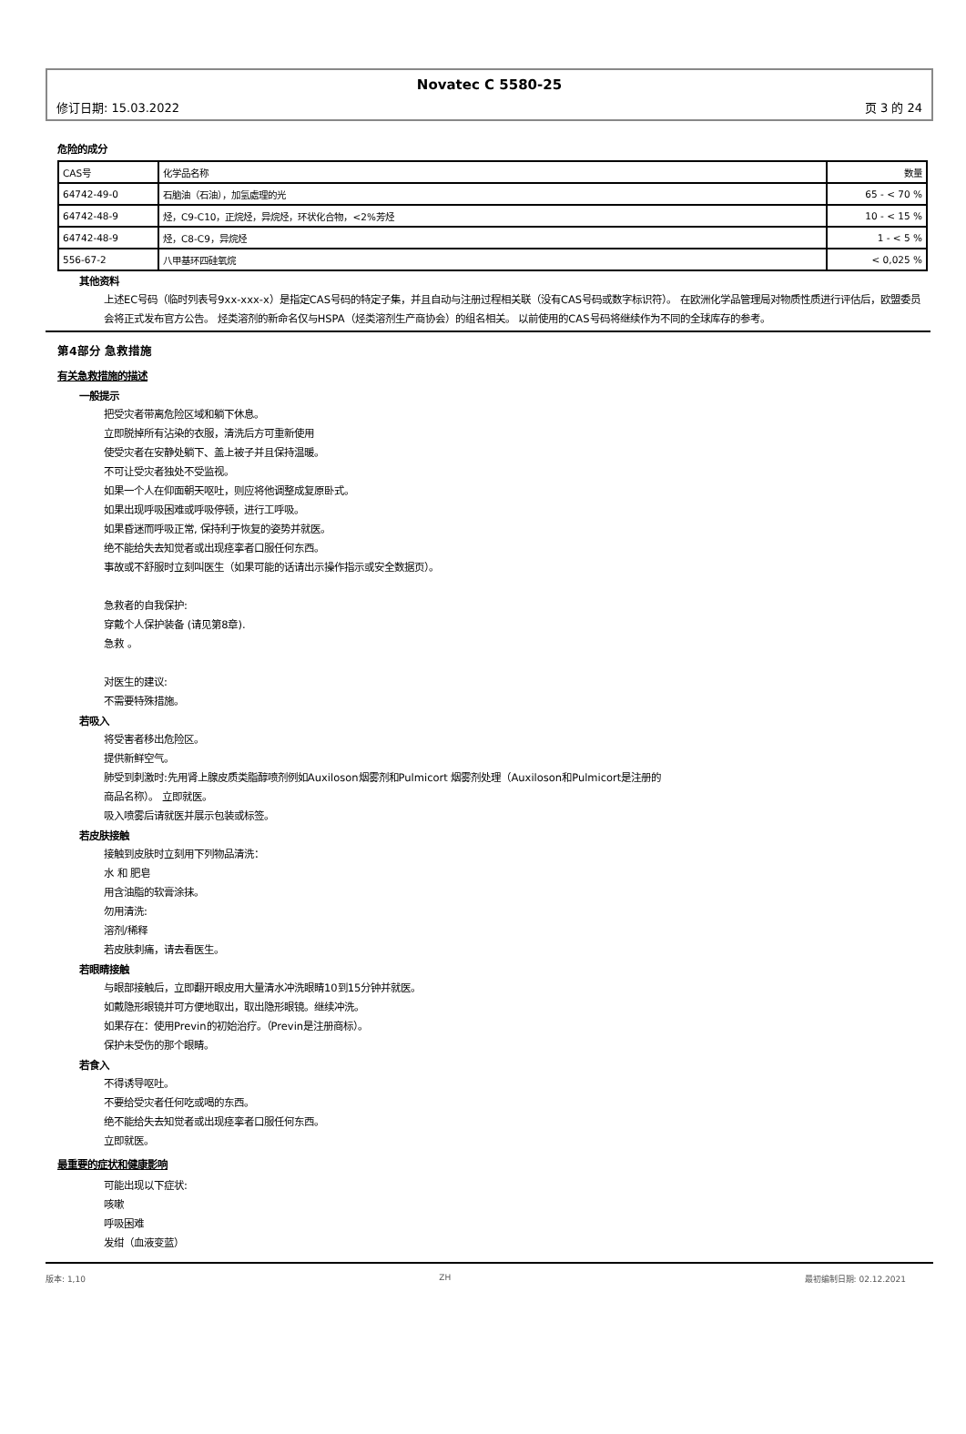Novatec C 5580-25
修订日期: 15.03.2022 页 3 的 24
危险的成分
| CAS号 | 化学品名称 | 数量 |
| 64742-49-0 | 石脑油（石油），加氢處理的光 | 65 - < 70 % |
| 64742-48-9 | 烃，C9-C10，正烷烃，异烷烃，环状化合物，<2%芳烃 | 10 - < 15 % |
| 64742-48-9 | 烃，C8-C9，异烷烃 | 1 - < 5 % |
| 556-67-2 | 八甲基环四硅氧烷 | < 0,025 % |
其他资料
上述EC号码（临时列表号9xx-xxx-x）是指定CAS号码的特定子集，并且自动与注册过程相关联（没有CAS号码或数字标识符）。 在欧洲化学品管理局对物质性质进行评估后，欧盟委员会将正式发布官方公告。 烃类溶剂的新命名仅与HSPA（烃类溶剂生产商协会）的组名相关。 以前使用的CAS号码将继续作为不同的全球库存的参考。
第4部分 急救措施
有关急救措施的描述
一般提示
把受灾者带离危险区域和躺下休息。
立即脱掉所有沾染的衣服，清洗后方可重新使用
使受灾者在安静处躺下、盖上被子并且保持温暖。
不可让受灾者独处不受监视。
如果一个人在仰面朝天呕吐，则应将他调整成复原卧式。
如果出现呼吸困难或呼吸停顿，进行工呼吸。
如果昏迷而呼吸正常, 保持利于恢复的姿势并就医。
绝不能给失去知觉者或出现痉挛者口服任何东西。
事故或不舒服时立刻叫医生（如果可能的话请出示操作指示或安全数据页）。
急救者的自我保护:
穿戴个人保护装备 (请见第8章).
急救 。
对医生的建议:
不需要特殊措施。
若吸入
将受害者移出危险区。
提供新鲜空气。
肺受到刺激时:先用肾上腺皮质类脂醇喷剂例如Auxiloson烟雾剂和Pulmicort 烟雾剂处理（Auxiloson和Pulmicort是注册的
商品名称）。 立即就医。
吸入喷雾后请就医并展示包装或标签。
若皮肤接触
接触到皮肤时立刻用下列物品清洗：
水 和 肥皂
用含油脂的软膏涂抹。
勿用清洗:
溶剂/稀释
若皮肤刺痛，请去看医生。
若眼睛接触
与眼部接触后，立即翻开眼皮用大量清水冲洗眼睛10到15分钟并就医。
如戴隐形眼镜并可方便地取出，取出隐形眼镜。继续冲洗。
如果存在：使用Previn的初始治疗。（Previn是注册商标）。
保护未受伤的那个眼睛。
若食入
不得诱导呕吐。
不要给受灾者任何吃或喝的东西。
绝不能给失去知觉者或出现痉挛者口服任何东西。
立即就医。
最重要的症状和健康影响
可能出现以下症状:
咳嗽
呼吸困难
发绀（血液变蓝）
版本: 1,10 ZH 最初编制日期: 02.12.2021